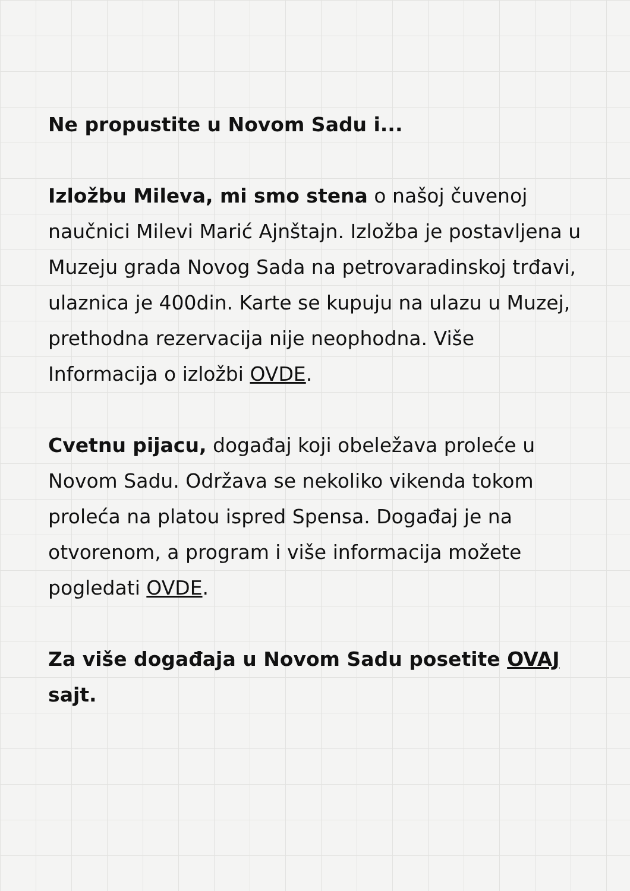Ne propustite u Novom Sadu i...
Izložbu Mileva, mi smo stena o našoj čuvenoj naučnici Milevi Marić Ajnštajn. Izložba je postavljena u Muzeju grada Novog Sada na petrovaradinskoj trđavi, ulaznica je 400din. Karte se kupuju na ulazu u Muzej, prethodna rezervacija nije neophodna. Više Informacija o izložbi OVDE.
Cvetnu pijacu, događaj koji obeležava proleće u Novom Sadu. Održava se nekoliko vikenda tokom proleća na platou ispred Spensa. Događaj je na otvorenom, a program i više informacija možete pogledati OVDE.
Za više događaja u Novom Sadu posetite OVAJ sajt.